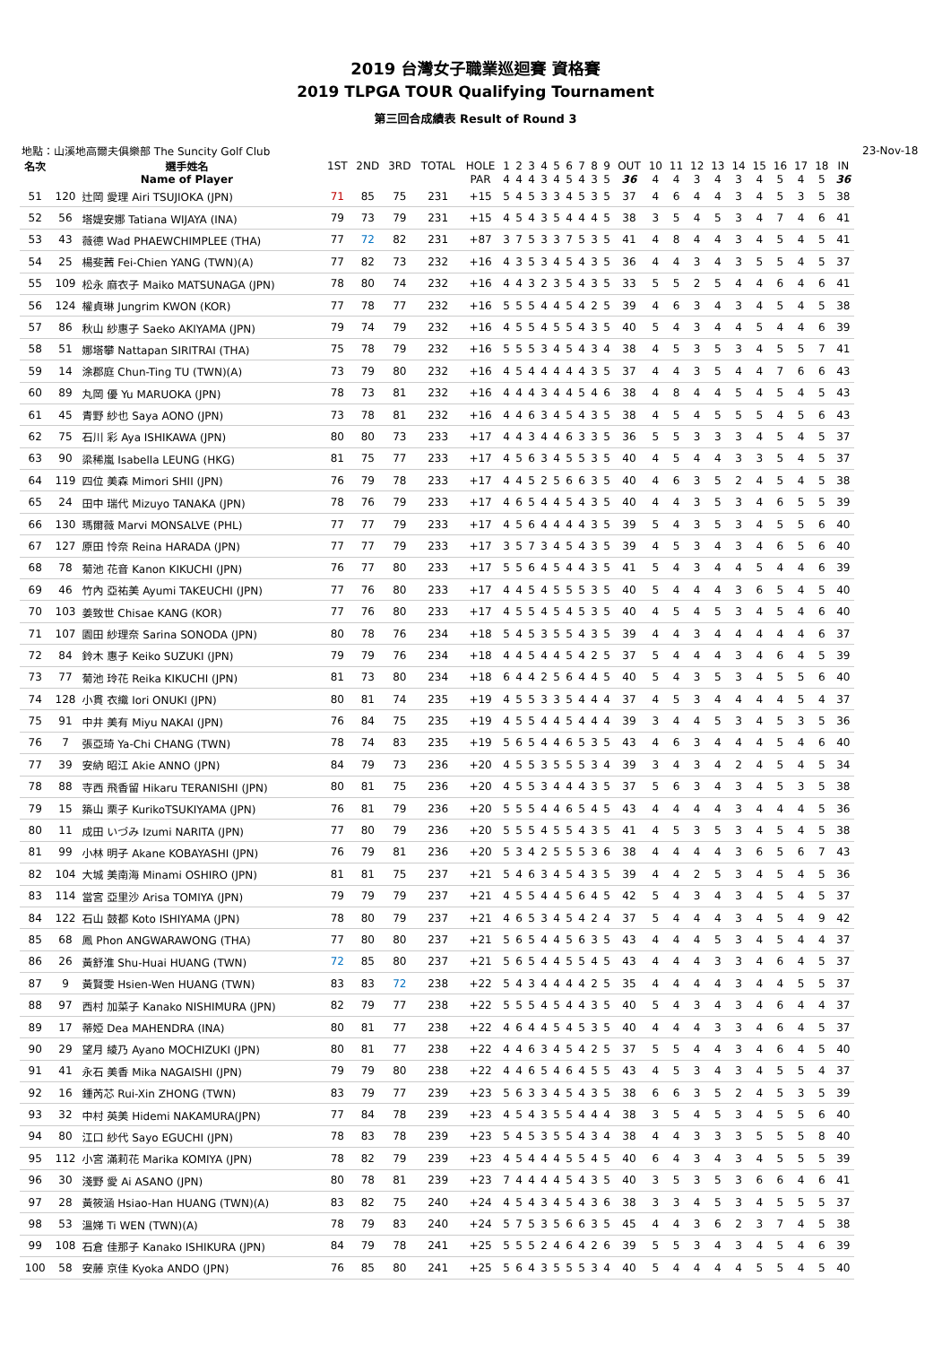2019 台灣女子職業巡迴賽 資格賽
2019 TLPGA TOUR Qualifying Tournament
第三回合成績表 Result of Round 3
| 地點：山溪地高爾夫俱樂部 The Suncity Golf Club | | | | | | | | | | | | | | | | | | | | | | | | | | | | 23-Nov-18 | |
| 名次 | 選手姓名 | | 1ST | 2ND | 3RD | TOTAL | HOLE | 1 | 2 | 3 | 4 | 5 | 6 | 7 | 8 | 9 | OUT | 10 | 11 | 12 | 13 | 14 | 15 | 16 | 17 | 18 | IN | | |
| | Name of Player | | | | | | PAR | 4 | 4 | 4 | 3 | 4 | 5 | 4 | 3 | 5 | 36 | 4 | 4 | 3 | 4 | 3 | 4 | 5 | 4 | 5 | 36 | | |
| 51 | 120 | 辻岡 愛理 Airi TSUJIOKA (JPN) | 71 | 85 | 75 | 231 | +15 | 5 | 4 | 5 | 3 | 3 | 4 | 5 | 3 | 5 | 37 | 4 | 6 | 4 | 4 | 3 | 4 | 5 | 3 | 5 | 38 | | |
| 52 | 56 | 塔媞安娜 Tatiana WIJAYA (INA) | 79 | 73 | 79 | 231 | +15 | 4 | 5 | 4 | 3 | 5 | 4 | 4 | 4 | 5 | 38 | 3 | 5 | 4 | 5 | 3 | 4 | 7 | 4 | 6 | 41 | | |
| 53 | 43 | 薇德 Wad PHAEWCHIMPLEE (THA) | 77 | 72 | 82 | 231 | +87 | 3 | 7 | 5 | 3 | 3 | 7 | 5 | 3 | 5 | 41 | 4 | 8 | 4 | 4 | 3 | 4 | 5 | 4 | 5 | 41 | | |
| 54 | 25 | 楊斐茜 Fei-Chien YANG (TWN)(A) | 77 | 82 | 73 | 232 | +16 | 4 | 3 | 5 | 3 | 4 | 5 | 4 | 3 | 5 | 36 | 4 | 4 | 3 | 4 | 3 | 5 | 5 | 4 | 5 | 37 | | |
| 55 | 109 | 松永 麻衣子 Maiko MATSUNAGA (JPN) | 78 | 80 | 74 | 232 | +16 | 4 | 4 | 3 | 2 | 3 | 5 | 4 | 3 | 5 | 33 | 5 | 5 | 2 | 5 | 4 | 4 | 6 | 4 | 6 | 41 | | |
| 56 | 124 | 權貞琳 Jungrim KWON (KOR) | 77 | 78 | 77 | 232 | +16 | 5 | 5 | 5 | 4 | 4 | 5 | 4 | 2 | 5 | 39 | 4 | 6 | 3 | 4 | 3 | 4 | 5 | 4 | 5 | 38 | | |
| 57 | 86 | 秋山 紗惠子 Saeko AKIYAMA (JPN) | 79 | 74 | 79 | 232 | +16 | 4 | 5 | 5 | 4 | 5 | 5 | 4 | 3 | 5 | 40 | 5 | 4 | 3 | 4 | 4 | 5 | 4 | 4 | 6 | 39 | | |
| 58 | 51 | 娜塔攀 Nattapan SIRITRAI (THA) | 75 | 78 | 79 | 232 | +16 | 5 | 5 | 5 | 3 | 4 | 5 | 4 | 3 | 4 | 38 | 4 | 5 | 3 | 5 | 3 | 4 | 5 | 5 | 7 | 41 | | |
| 59 | 14 | 涂郡庭 Chun-Ting TU (TWN)(A) | 73 | 79 | 80 | 232 | +16 | 4 | 5 | 4 | 4 | 4 | 4 | 4 | 3 | 5 | 37 | 4 | 4 | 3 | 5 | 4 | 4 | 7 | 6 | 6 | 43 | | |
| 60 | 89 | 丸岡 優 Yu MARUOKA (JPN) | 78 | 73 | 81 | 232 | +16 | 4 | 4 | 4 | 3 | 4 | 4 | 5 | 4 | 6 | 38 | 4 | 8 | 4 | 4 | 5 | 4 | 5 | 4 | 5 | 43 | | |
| 61 | 45 | 青野 紗也 Saya AONO (JPN) | 73 | 78 | 81 | 232 | +16 | 4 | 4 | 6 | 3 | 4 | 5 | 4 | 3 | 5 | 38 | 4 | 5 | 4 | 5 | 5 | 5 | 4 | 5 | 6 | 43 | | |
| 62 | 75 | 石川 彩 Aya ISHIKAWA (JPN) | 80 | 80 | 73 | 233 | +17 | 4 | 4 | 3 | 4 | 4 | 6 | 3 | 3 | 5 | 36 | 5 | 5 | 3 | 3 | 3 | 4 | 5 | 4 | 5 | 37 | | |
| 63 | 90 | 梁稀嵐 Isabella LEUNG (HKG) | 81 | 75 | 77 | 233 | +17 | 4 | 5 | 6 | 3 | 4 | 5 | 5 | 3 | 5 | 40 | 4 | 5 | 4 | 4 | 3 | 3 | 5 | 4 | 5 | 37 | | |
| 64 | 119 | 四位 美森 Mimori SHII (JPN) | 76 | 79 | 78 | 233 | +17 | 4 | 4 | 5 | 2 | 5 | 6 | 6 | 3 | 5 | 40 | 4 | 6 | 3 | 5 | 2 | 4 | 5 | 4 | 5 | 38 | | |
| 65 | 24 | 田中 瑞代 Mizuyo TANAKA (JPN) | 78 | 76 | 79 | 233 | +17 | 4 | 6 | 5 | 4 | 4 | 5 | 4 | 3 | 5 | 40 | 4 | 4 | 3 | 5 | 3 | 4 | 6 | 5 | 5 | 39 | | |
| 66 | 130 | 瑪爾薇 Marvi MONSALVE (PHL) | 77 | 77 | 79 | 233 | +17 | 4 | 5 | 6 | 4 | 4 | 4 | 4 | 3 | 5 | 39 | 5 | 4 | 3 | 5 | 3 | 4 | 5 | 5 | 6 | 40 | | |
| 67 | 127 | 原田 怜奈 Reina HARADA (JPN) | 77 | 77 | 79 | 233 | +17 | 3 | 5 | 7 | 3 | 4 | 5 | 4 | 3 | 5 | 39 | 4 | 5 | 3 | 4 | 3 | 4 | 6 | 5 | 6 | 40 | | |
| 68 | 78 | 菊池 花音 Kanon KIKUCHI (JPN) | 76 | 77 | 80 | 233 | +17 | 5 | 5 | 6 | 4 | 5 | 4 | 4 | 3 | 5 | 41 | 5 | 4 | 3 | 4 | 4 | 5 | 4 | 4 | 6 | 39 | | |
| 69 | 46 | 竹內 亞祐美 Ayumi TAKEUCHI (JPN) | 77 | 76 | 80 | 233 | +17 | 4 | 4 | 5 | 4 | 5 | 5 | 5 | 3 | 5 | 40 | 5 | 4 | 4 | 4 | 3 | 6 | 5 | 4 | 5 | 40 | | |
| 70 | 103 | 姜致世 Chisae KANG (KOR) | 77 | 76 | 80 | 233 | +17 | 4 | 5 | 5 | 4 | 5 | 4 | 5 | 3 | 5 | 40 | 4 | 5 | 4 | 5 | 3 | 4 | 5 | 4 | 6 | 40 | | |
| 71 | 107 | 園田 紗理奈 Sarina SONODA (JPN) | 80 | 78 | 76 | 234 | +18 | 5 | 4 | 5 | 3 | 5 | 5 | 4 | 3 | 5 | 39 | 4 | 4 | 3 | 4 | 4 | 4 | 4 | 4 | 6 | 37 | | |
| 72 | 84 | 鈴木 惠子 Keiko SUZUKI (JPN) | 79 | 79 | 76 | 234 | +18 | 4 | 4 | 5 | 4 | 4 | 5 | 4 | 2 | 5 | 37 | 5 | 4 | 4 | 4 | 3 | 4 | 6 | 4 | 5 | 39 | | |
| 73 | 77 | 菊池 玲花 Reika KIKUCHI (JPN) | 81 | 73 | 80 | 234 | +18 | 6 | 4 | 4 | 2 | 5 | 6 | 4 | 4 | 5 | 40 | 5 | 4 | 3 | 5 | 3 | 4 | 5 | 5 | 6 | 40 | | |
| 74 | 128 | 小貫 衣織 Iori ONUKI (JPN) | 80 | 81 | 74 | 235 | +19 | 4 | 5 | 5 | 3 | 3 | 5 | 4 | 4 | 4 | 37 | 4 | 5 | 3 | 4 | 4 | 4 | 4 | 5 | 4 | 37 | | |
| 75 | 91 | 中井 美有 Miyu NAKAI (JPN) | 76 | 84 | 75 | 235 | +19 | 4 | 5 | 5 | 4 | 4 | 5 | 4 | 4 | 4 | 39 | 3 | 4 | 4 | 5 | 3 | 4 | 5 | 3 | 5 | 36 | | |
| 76 | 7 | 張亞琦 Ya-Chi CHANG (TWN) | 78 | 74 | 83 | 235 | +19 | 5 | 6 | 5 | 4 | 4 | 6 | 5 | 3 | 5 | 43 | 4 | 6 | 3 | 4 | 4 | 4 | 5 | 4 | 6 | 40 | | |
| 77 | 39 | 安納 昭江 Akie ANNO (JPN) | 84 | 79 | 73 | 236 | +20 | 4 | 5 | 5 | 3 | 5 | 5 | 5 | 3 | 4 | 39 | 3 | 4 | 3 | 4 | 2 | 4 | 5 | 4 | 5 | 34 | | |
| 78 | 88 | 寺西 飛香留 Hikaru TERANISHI (JPN) | 80 | 81 | 75 | 236 | +20 | 4 | 5 | 5 | 3 | 4 | 4 | 4 | 3 | 5 | 37 | 5 | 6 | 3 | 4 | 3 | 4 | 5 | 3 | 5 | 38 | | |
| 79 | 15 | 築山 栗子 KurikoTSUKIYAMA (JPN) | 76 | 81 | 79 | 236 | +20 | 5 | 5 | 5 | 4 | 4 | 6 | 5 | 4 | 5 | 43 | 4 | 4 | 4 | 4 | 3 | 4 | 4 | 4 | 5 | 36 | | |
| 80 | 11 | 成田 いづみ Izumi NARITA (JPN) | 77 | 80 | 79 | 236 | +20 | 5 | 5 | 5 | 4 | 5 | 5 | 4 | 3 | 5 | 41 | 4 | 5 | 3 | 5 | 3 | 4 | 5 | 4 | 5 | 38 | | |
| 81 | 99 | 小林 明子 Akane KOBAYASHI (JPN) | 76 | 79 | 81 | 236 | +20 | 5 | 3 | 4 | 2 | 5 | 5 | 5 | 3 | 6 | 38 | 4 | 4 | 4 | 4 | 3 | 6 | 5 | 6 | 7 | 43 | | |
| 82 | 104 | 大城 美南海 Minami OSHIRO (JPN) | 81 | 81 | 75 | 237 | +21 | 5 | 4 | 6 | 3 | 4 | 5 | 4 | 3 | 5 | 39 | 4 | 4 | 2 | 5 | 3 | 4 | 5 | 4 | 5 | 36 | | |
| 83 | 114 | 當宮 亞里沙 Arisa TOMIYA (JPN) | 79 | 79 | 79 | 237 | +21 | 4 | 5 | 5 | 4 | 4 | 5 | 6 | 4 | 5 | 42 | 5 | 4 | 3 | 4 | 3 | 4 | 5 | 4 | 5 | 37 | | |
| 84 | 122 | 石山 鼓都 Koto ISHIYAMA (JPN) | 78 | 80 | 79 | 237 | +21 | 4 | 6 | 5 | 3 | 4 | 5 | 4 | 2 | 4 | 37 | 5 | 4 | 4 | 4 | 3 | 4 | 5 | 4 | 9 | 42 | | |
| 85 | 68 | 鳳 Phon ANGWARAWONG (THA) | 77 | 80 | 80 | 237 | +21 | 5 | 6 | 5 | 4 | 4 | 5 | 6 | 3 | 5 | 43 | 4 | 4 | 4 | 5 | 3 | 4 | 5 | 4 | 4 | 37 | | |
| 86 | 26 | 黃舒淮 Shu-Huai HUANG (TWN) | 72 | 85 | 80 | 237 | +21 | 5 | 6 | 5 | 4 | 4 | 5 | 5 | 4 | 5 | 43 | 4 | 4 | 4 | 3 | 3 | 4 | 6 | 4 | 5 | 37 | | |
| 87 | 9 | 黃賢雯 Hsien-Wen HUANG (TWN) | 83 | 83 | 72 | 238 | +22 | 5 | 4 | 3 | 4 | 4 | 4 | 4 | 2 | 5 | 35 | 4 | 4 | 4 | 4 | 3 | 4 | 4 | 5 | 5 | 37 | | |
| 88 | 97 | 西村 加菜子 Kanako NISHIMURA (JPN) | 82 | 79 | 77 | 238 | +22 | 5 | 5 | 5 | 4 | 5 | 4 | 4 | 3 | 5 | 40 | 5 | 4 | 3 | 4 | 3 | 4 | 6 | 4 | 4 | 37 | | |
| 89 | 17 | 蒂婭 Dea MAHENDRA (INA) | 80 | 81 | 77 | 238 | +22 | 4 | 6 | 4 | 4 | 5 | 4 | 5 | 3 | 5 | 40 | 4 | 4 | 4 | 3 | 3 | 4 | 6 | 4 | 5 | 37 | | |
| 90 | 29 | 望月 綾乃 Ayano MOCHIZUKI (JPN) | 80 | 81 | 77 | 238 | +22 | 4 | 4 | 6 | 3 | 4 | 5 | 4 | 2 | 5 | 37 | 5 | 5 | 4 | 4 | 3 | 4 | 6 | 4 | 5 | 40 | | |
| 91 | 41 | 永石 美香 Mika NAGAISHI (JPN) | 79 | 79 | 80 | 238 | +22 | 4 | 4 | 6 | 5 | 4 | 6 | 4 | 5 | 5 | 43 | 4 | 5 | 3 | 4 | 3 | 4 | 5 | 5 | 4 | 37 | | |
| 92 | 16 | 鍾芮芯 Rui-Xin ZHONG (TWN) | 83 | 79 | 77 | 239 | +23 | 5 | 6 | 3 | 3 | 4 | 5 | 4 | 3 | 5 | 38 | 6 | 6 | 3 | 5 | 2 | 4 | 5 | 3 | 5 | 39 | | |
| 93 | 32 | 中村 英美 Hidemi NAKAMURA(JPN) | 77 | 84 | 78 | 239 | +23 | 4 | 5 | 4 | 3 | 5 | 5 | 4 | 4 | 4 | 38 | 3 | 5 | 4 | 5 | 3 | 4 | 5 | 5 | 6 | 40 | | |
| 94 | 80 | 江口 紗代 Sayo EGUCHI (JPN) | 78 | 83 | 78 | 239 | +23 | 5 | 4 | 5 | 3 | 5 | 5 | 4 | 3 | 4 | 38 | 4 | 4 | 3 | 3 | 3 | 5 | 5 | 5 | 8 | 40 | | |
| 95 | 112 | 小宮 滿莉花 Marika KOMIYA (JPN) | 78 | 82 | 79 | 239 | +23 | 4 | 5 | 4 | 4 | 4 | 5 | 5 | 4 | 5 | 40 | 6 | 4 | 3 | 4 | 3 | 4 | 5 | 5 | 5 | 39 | | |
| 96 | 30 | 淺野 愛 Ai ASANO (JPN) | 80 | 78 | 81 | 239 | +23 | 7 | 4 | 4 | 4 | 4 | 5 | 4 | 3 | 5 | 40 | 3 | 5 | 3 | 5 | 3 | 6 | 6 | 4 | 6 | 41 | | |
| 97 | 28 | 黃筱涵 Hsiao-Han HUANG (TWN)(A) | 83 | 82 | 75 | 240 | +24 | 4 | 5 | 4 | 3 | 4 | 5 | 4 | 3 | 6 | 38 | 3 | 3 | 4 | 5 | 3 | 4 | 5 | 5 | 5 | 37 | | |
| 98 | 53 | 溫娣 Ti WEN (TWN)(A) | 78 | 79 | 83 | 240 | +24 | 5 | 7 | 5 | 3 | 5 | 6 | 6 | 3 | 5 | 45 | 4 | 4 | 3 | 6 | 2 | 3 | 7 | 4 | 5 | 38 | | |
| 99 | 108 | 石倉 佳那子 Kanako ISHIKURA (JPN) | 84 | 79 | 78 | 241 | +25 | 5 | 5 | 5 | 2 | 4 | 6 | 4 | 2 | 6 | 39 | 5 | 5 | 3 | 4 | 3 | 4 | 5 | 4 | 6 | 39 | | |
| 100 | 58 | 安藤 京佳 Kyoka ANDO (JPN) | 76 | 85 | 80 | 241 | +25 | 5 | 6 | 4 | 3 | 5 | 5 | 5 | 3 | 4 | 40 | 5 | 4 | 4 | 4 | 4 | 5 | 5 | 4 | 5 | 40 | | |